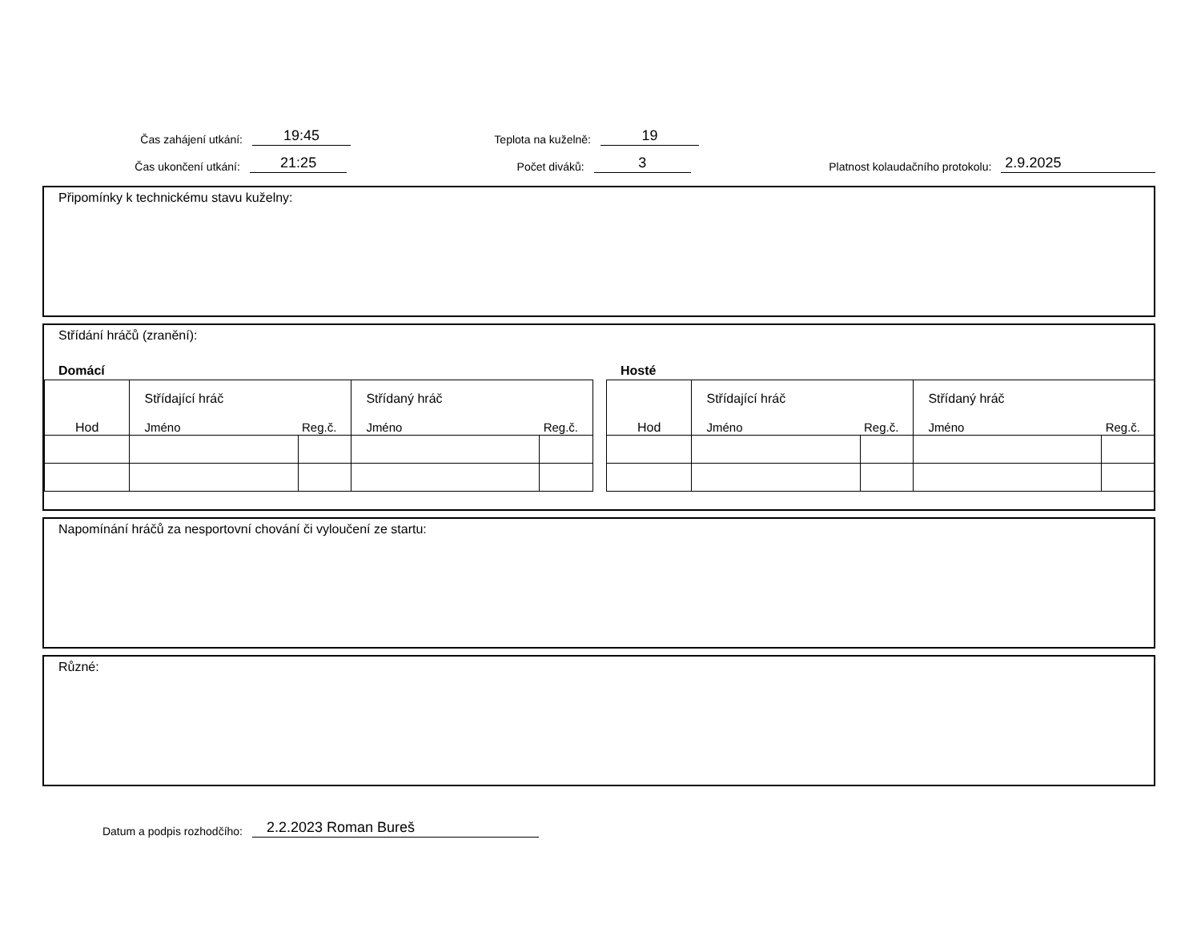Čas zahájení utkání:
19:45
Teplota na kuželně:
19
Čas ukončení utkání:
21:25
Počet diváků:
3
Platnost kolaudačního protokolu:
2.9.2025
Připomínky k technickému stavu kuželny:
Střídání hráčů (zranění):
Domácí
| Hod | Střídající hráč Jméno Reg.č. | | Střídaný hráč Jméno Reg.č. | |
Hosté
| Hod | Střídající hráč Jméno Reg.č. | | Střídaný hráč Jméno Reg.č. | |
Napomínání hráčů za nesportovní chování či vyloučení ze startu:
Různé:
Datum a podpis rozhodčího:
2.2.2023 Roman Bureš